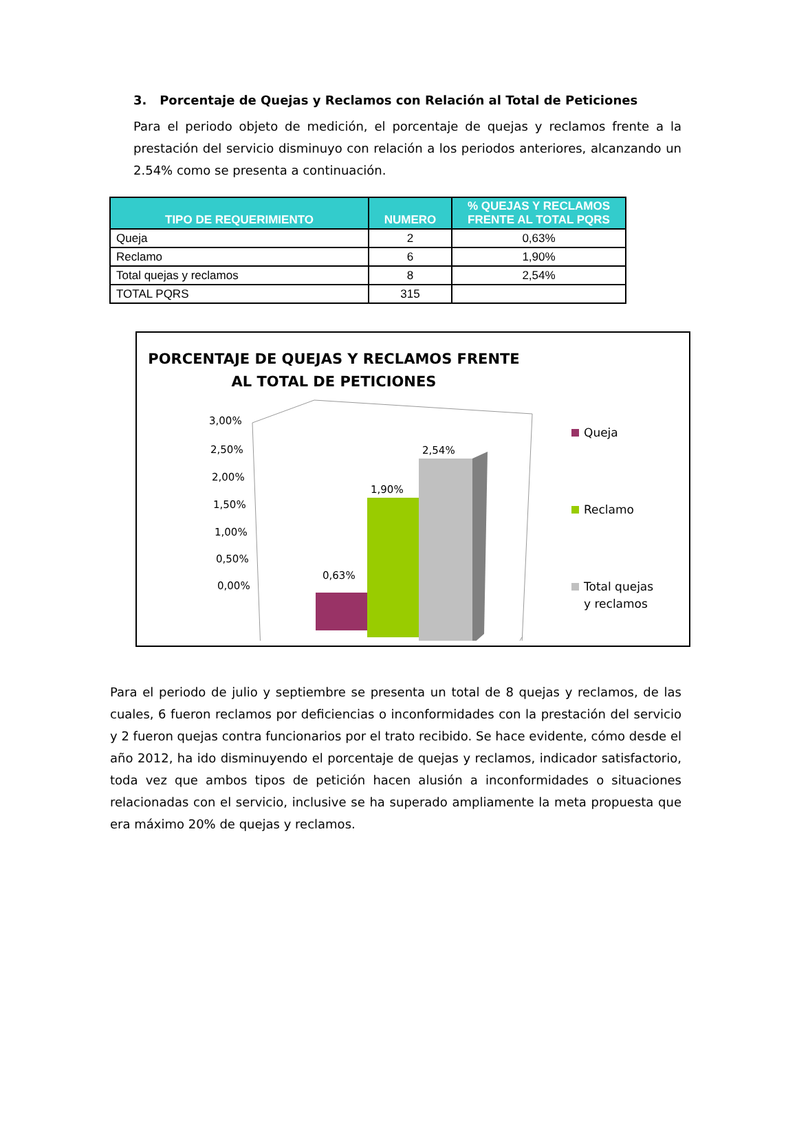3. Porcentaje de Quejas y Reclamos con Relación al Total de Peticiones
Para el periodo objeto de medición, el porcentaje de quejas y reclamos frente a la prestación del servicio disminuyo con relación a los periodos anteriores, alcanzando un 2.54% como se presenta a continuación.
| TIPO DE REQUERIMIENTO | NUMERO | % QUEJAS Y RECLAMOS FRENTE AL TOTAL PQRS |
| --- | --- | --- |
| Queja | 2 | 0,63% |
| Reclamo | 6 | 1,90% |
| Total quejas y reclamos | 8 | 2,54% |
| TOTAL PQRS | 315 | |
PORCENTAJE DE QUEJAS Y RECLAMOS FRENTE AL TOTAL DE PETICIONES
3,00%
2,50%
2,00%
1,50%
1,00%
0,50%
0,00%
0,63%
1,90%
2,54%
Queja
Reclamo
Total quejas
y reclamos
Para el periodo de julio y septiembre se presenta un total de 8 quejas y reclamos, de las cuales, 6 fueron reclamos por deficiencias o inconformidades con la prestación del servicio y 2 fueron quejas contra funcionarios por el trato recibido. Se hace evidente, cómo desde el año 2012, ha ido disminuyendo el porcentaje de quejas y reclamos, indicador satisfactorio, toda vez que ambos tipos de petición hacen alusión a inconformidades o situaciones relacionadas con el servicio, inclusive se ha superado ampliamente la meta propuesta que era máximo 20% de quejas y reclamos.